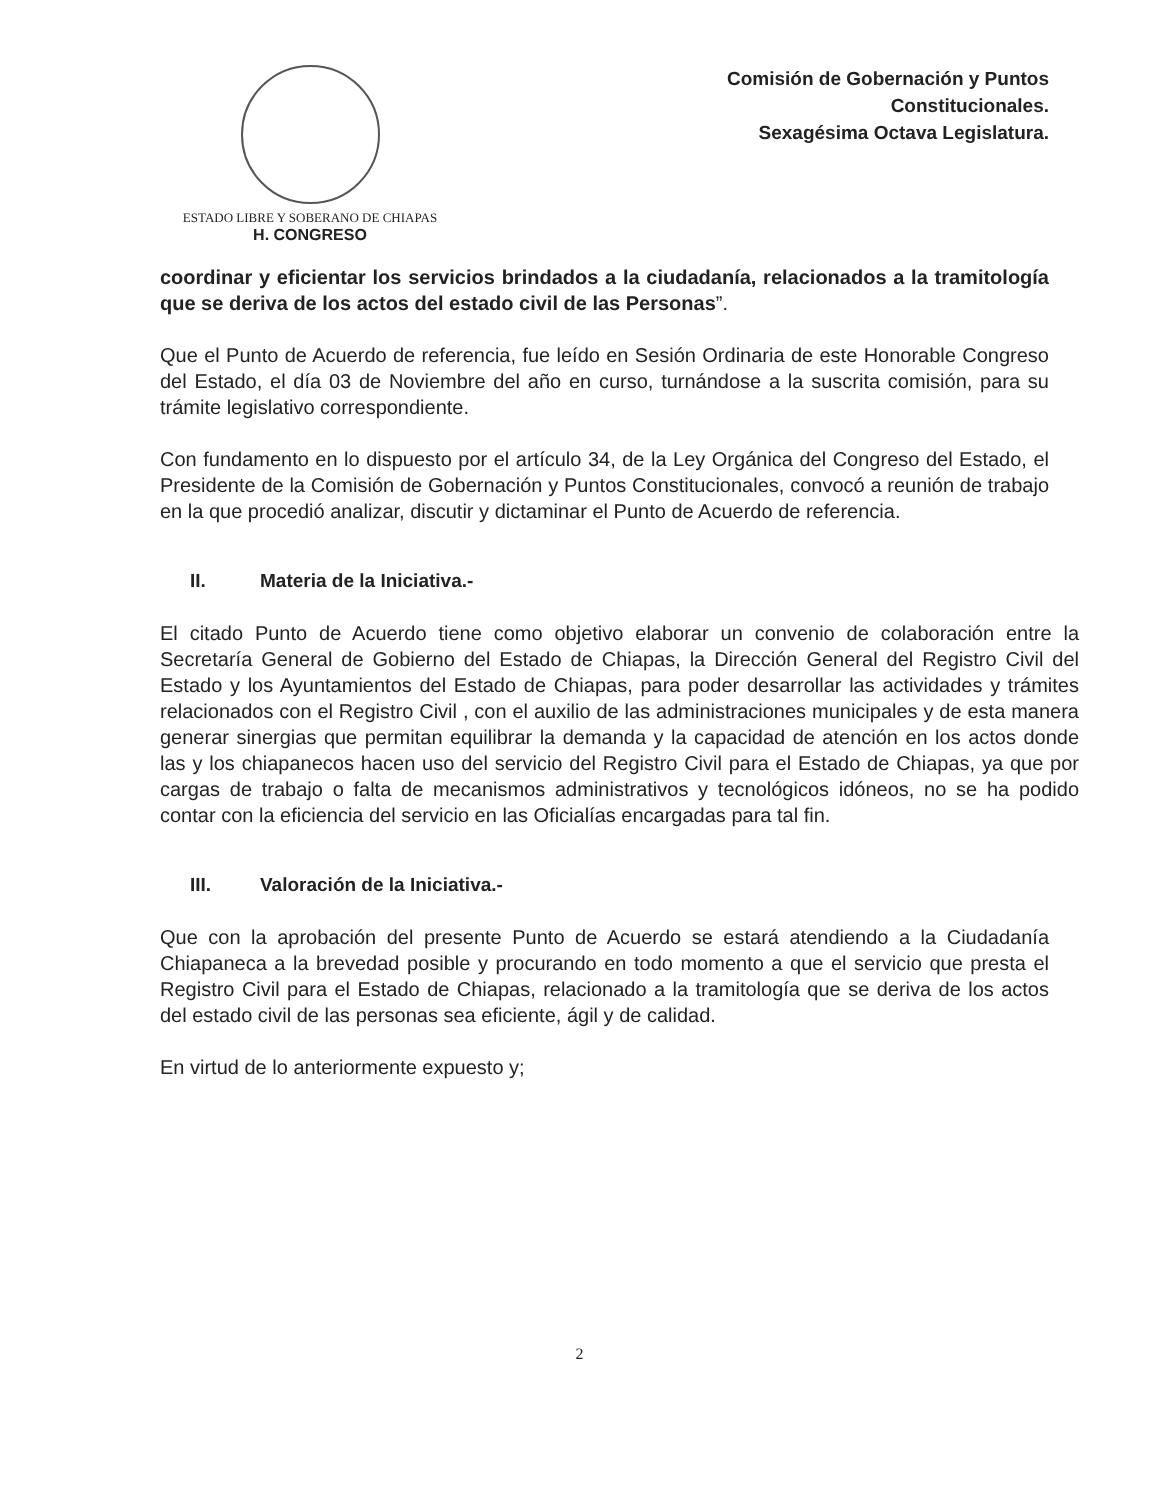ESTADO LIBRE Y SOBERANO DE CHIAPAS
H. CONGRESO
Comisión de Gobernación y Puntos
Constitucionales.
Sexagésima Octava Legislatura.
coordinar y eficientar los servicios brindados a la ciudadanía, relacionados a la tramitología que se deriva de los actos del estado civil de las Personas”.
Que el Punto de Acuerdo de referencia, fue leído en Sesión Ordinaria de este Honorable Congreso del Estado, el día 03 de Noviembre del año en curso, turnándose a la suscrita comisión, para su trámite legislativo correspondiente.
Con fundamento en lo dispuesto por el artículo 34, de la Ley Orgánica del Congreso del Estado, el Presidente de la Comisión de Gobernación y Puntos Constitucionales, convocó a reunión de trabajo en la que procedió analizar, discutir y dictaminar el Punto de Acuerdo de referencia.
II. Materia de la Iniciativa.-
El citado Punto de Acuerdo tiene como objetivo elaborar un convenio de colaboración entre la Secretaría General de Gobierno del Estado de Chiapas, la Dirección General del Registro Civil del Estado y los Ayuntamientos del Estado de Chiapas, para poder desarrollar las actividades y trámites relacionados con el Registro Civil , con el auxilio de las administraciones municipales y de esta manera generar sinergias que permitan equilibrar la demanda y la capacidad de atención en los actos donde las y los chiapanecos hacen uso del servicio del Registro Civil para el Estado de Chiapas, ya que por cargas de trabajo o falta de mecanismos administrativos y tecnológicos idóneos, no se ha podido contar con la eficiencia del servicio en las Oficialías encargadas para tal fin.
III. Valoración de la Iniciativa.-
Que con la aprobación del presente Punto de Acuerdo se estará atendiendo a la Ciudadanía Chiapaneca a la brevedad posible y procurando en todo momento a que el servicio que presta el Registro Civil para el Estado de Chiapas, relacionado a la tramitología que se deriva de los actos del estado civil de las personas sea eficiente, ágil y de calidad.
En virtud de lo anteriormente expuesto y;
2